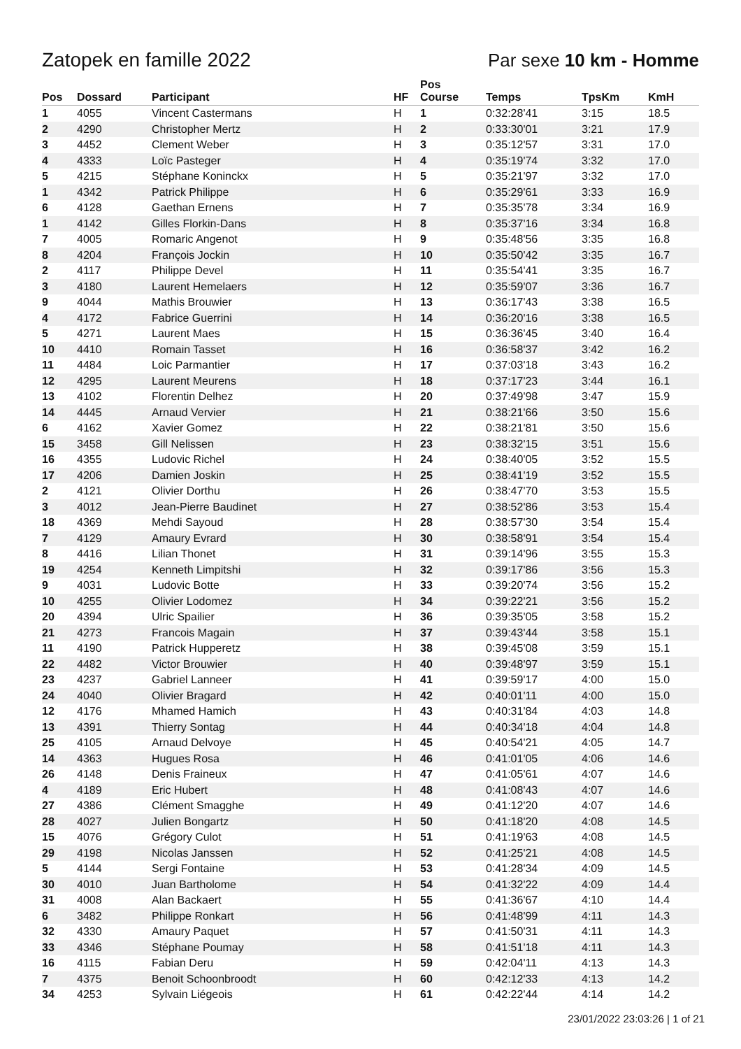Zatopek en famille 2022 Par sexe 10 km - Homme
| Pos | Dossard | Participant | HF | Pos Course | Temps | TpsKm | KmH |
| --- | --- | --- | --- | --- | --- | --- | --- |
| 1 | 4055 | Vincent Castermans | H | 1 | 0:32:28'41 | 3:15 | 18.5 |
| 2 | 4290 | Christopher Mertz | H | 2 | 0:33:30'01 | 3:21 | 17.9 |
| 3 | 4452 | Clement Weber | H | 3 | 0:35:12'57 | 3:31 | 17.0 |
| 4 | 4333 | Loïc Pasteger | H | 4 | 0:35:19'74 | 3:32 | 17.0 |
| 5 | 4215 | Stéphane Koninckx | H | 5 | 0:35:21'97 | 3:32 | 17.0 |
| 1 | 4342 | Patrick Philippe | H | 6 | 0:35:29'61 | 3:33 | 16.9 |
| 6 | 4128 | Gaethan Ernens | H | 7 | 0:35:35'78 | 3:34 | 16.9 |
| 1 | 4142 | Gilles Florkin-Dans | H | 8 | 0:35:37'16 | 3:34 | 16.8 |
| 7 | 4005 | Romaric Angenot | H | 9 | 0:35:48'56 | 3:35 | 16.8 |
| 8 | 4204 | François Jockin | H | 10 | 0:35:50'42 | 3:35 | 16.7 |
| 2 | 4117 | Philippe Devel | H | 11 | 0:35:54'41 | 3:35 | 16.7 |
| 3 | 4180 | Laurent Hemelaers | H | 12 | 0:35:59'07 | 3:36 | 16.7 |
| 9 | 4044 | Mathis Brouwier | H | 13 | 0:36:17'43 | 3:38 | 16.5 |
| 4 | 4172 | Fabrice Guerrini | H | 14 | 0:36:20'16 | 3:38 | 16.5 |
| 5 | 4271 | Laurent Maes | H | 15 | 0:36:36'45 | 3:40 | 16.4 |
| 10 | 4410 | Romain Tasset | H | 16 | 0:36:58'37 | 3:42 | 16.2 |
| 11 | 4484 | Loic Parmantier | H | 17 | 0:37:03'18 | 3:43 | 16.2 |
| 12 | 4295 | Laurent Meurens | H | 18 | 0:37:17'23 | 3:44 | 16.1 |
| 13 | 4102 | Florentin Delhez | H | 20 | 0:37:49'98 | 3:47 | 15.9 |
| 14 | 4445 | Arnaud Vervier | H | 21 | 0:38:21'66 | 3:50 | 15.6 |
| 6 | 4162 | Xavier Gomez | H | 22 | 0:38:21'81 | 3:50 | 15.6 |
| 15 | 3458 | Gill Nelissen | H | 23 | 0:38:32'15 | 3:51 | 15.6 |
| 16 | 4355 | Ludovic Richel | H | 24 | 0:38:40'05 | 3:52 | 15.5 |
| 17 | 4206 | Damien Joskin | H | 25 | 0:38:41'19 | 3:52 | 15.5 |
| 2 | 4121 | Olivier Dorthu | H | 26 | 0:38:47'70 | 3:53 | 15.5 |
| 3 | 4012 | Jean-Pierre Baudinet | H | 27 | 0:38:52'86 | 3:53 | 15.4 |
| 18 | 4369 | Mehdi Sayoud | H | 28 | 0:38:57'30 | 3:54 | 15.4 |
| 7 | 4129 | Amaury Evrard | H | 30 | 0:38:58'91 | 3:54 | 15.4 |
| 8 | 4416 | Lilian Thonet | H | 31 | 0:39:14'96 | 3:55 | 15.3 |
| 19 | 4254 | Kenneth Limpitshi | H | 32 | 0:39:17'86 | 3:56 | 15.3 |
| 9 | 4031 | Ludovic Botte | H | 33 | 0:39:20'74 | 3:56 | 15.2 |
| 10 | 4255 | Olivier Lodomez | H | 34 | 0:39:22'21 | 3:56 | 15.2 |
| 20 | 4394 | Ulric Spailier | H | 36 | 0:39:35'05 | 3:58 | 15.2 |
| 21 | 4273 | Francois Magain | H | 37 | 0:39:43'44 | 3:58 | 15.1 |
| 11 | 4190 | Patrick Hupperetz | H | 38 | 0:39:45'08 | 3:59 | 15.1 |
| 22 | 4482 | Victor Brouwier | H | 40 | 0:39:48'97 | 3:59 | 15.1 |
| 23 | 4237 | Gabriel Lanneer | H | 41 | 0:39:59'17 | 4:00 | 15.0 |
| 24 | 4040 | Olivier Bragard | H | 42 | 0:40:01'11 | 4:00 | 15.0 |
| 12 | 4176 | Mhamed Hamich | H | 43 | 0:40:31'84 | 4:03 | 14.8 |
| 13 | 4391 | Thierry Sontag | H | 44 | 0:40:34'18 | 4:04 | 14.8 |
| 25 | 4105 | Arnaud Delvoye | H | 45 | 0:40:54'21 | 4:05 | 14.7 |
| 14 | 4363 | Hugues Rosa | H | 46 | 0:41:01'05 | 4:06 | 14.6 |
| 26 | 4148 | Denis Fraineux | H | 47 | 0:41:05'61 | 4:07 | 14.6 |
| 4 | 4189 | Eric Hubert | H | 48 | 0:41:08'43 | 4:07 | 14.6 |
| 27 | 4386 | Clément Smagghe | H | 49 | 0:41:12'20 | 4:07 | 14.6 |
| 28 | 4027 | Julien Bongartz | H | 50 | 0:41:18'20 | 4:08 | 14.5 |
| 15 | 4076 | Grégory Culot | H | 51 | 0:41:19'63 | 4:08 | 14.5 |
| 29 | 4198 | Nicolas Janssen | H | 52 | 0:41:25'21 | 4:08 | 14.5 |
| 5 | 4144 | Sergi Fontaine | H | 53 | 0:41:28'34 | 4:09 | 14.5 |
| 30 | 4010 | Juan Bartholome | H | 54 | 0:41:32'22 | 4:09 | 14.4 |
| 31 | 4008 | Alan Backaert | H | 55 | 0:41:36'67 | 4:10 | 14.4 |
| 6 | 3482 | Philippe Ronkart | H | 56 | 0:41:48'99 | 4:11 | 14.3 |
| 32 | 4330 | Amaury Paquet | H | 57 | 0:41:50'31 | 4:11 | 14.3 |
| 33 | 4346 | Stéphane Poumay | H | 58 | 0:41:51'18 | 4:11 | 14.3 |
| 16 | 4115 | Fabian Deru | H | 59 | 0:42:04'11 | 4:13 | 14.3 |
| 7 | 4375 | Benoit Schoonbroodt | H | 60 | 0:42:12'33 | 4:13 | 14.2 |
| 34 | 4253 | Sylvain Liégeois | H | 61 | 0:42:22'44 | 4:14 | 14.2 |
23/01/2022 23:03:26 | 1 of 21